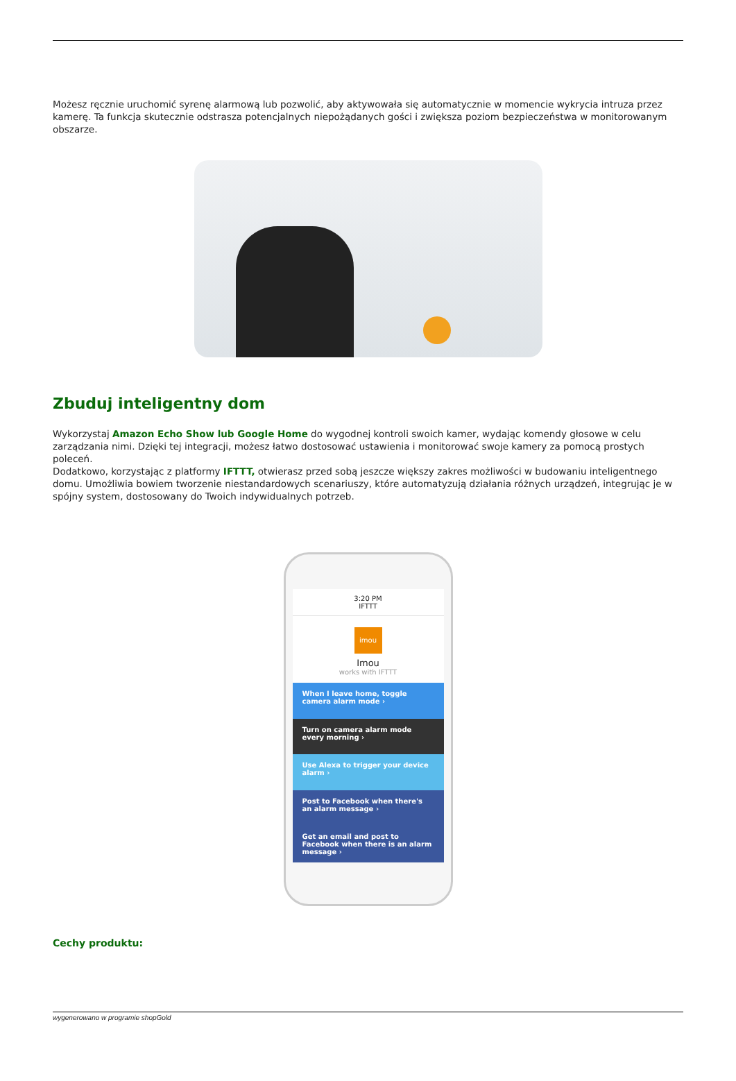Możesz ręcznie uruchomić syrenę alarmową lub pozwolić, aby aktywowała się automatycznie w momencie wykrycia intruza przez kamerę. Ta funkcja skutecznie odstrasza potencjalnych niepożądanych gości i zwiększa poziom bezpieczeństwa w monitorowanym obszarze.
Zbuduj inteligentny dom
Wykorzystaj Amazon Echo Show lub Google Home do wygodnej kontroli swoich kamer, wydając komendy głosowe w celu zarządzania nimi. Dzięki tej integracji, możesz łatwo dostosować ustawienia i monitorować swoje kamery za pomocą prostych poleceń.
Dodatkowo, korzystając z platformy IFTTT, otwierasz przed sobą jeszcze większy zakres możliwości w budowaniu inteligentnego domu. Umożliwia bowiem tworzenie niestandardowych scenariuszy, które automatyzują działania różnych urządzeń, integrując je w spójny system, dostosowany do Twoich indywidualnych potrzeb.
3:20 PM
IFTTT
imou
Imou
works with IFTTT
When I leave home, toggle camera alarm mode ›
Turn on camera alarm mode every morning ›
Use Alexa to trigger your device alarm ›
Post to Facebook when there's an alarm message ›
Get an email and post to Facebook when there is an alarm message ›
Cechy produktu:
wygenerowano w programie shopGold